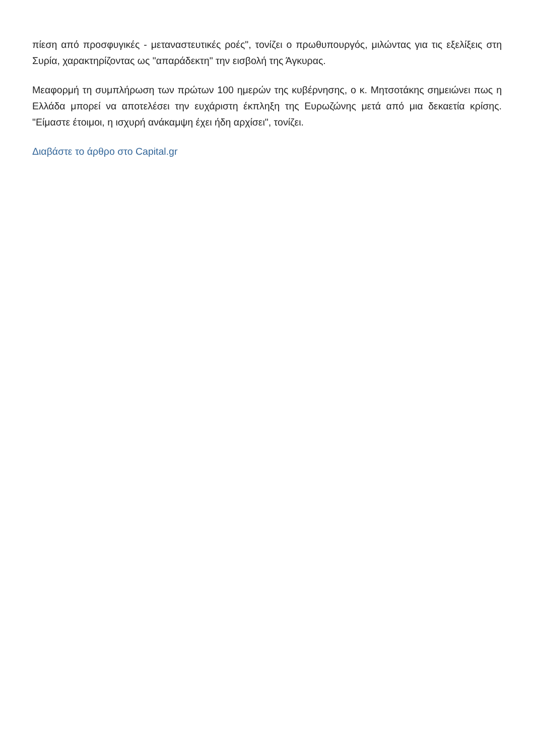πίεση από προσφυγικές - μεταναστευτικές ροές", τονίζει ο πρωθυπουργός, μιλώντας για τις εξελίξεις στη Συρία, χαρακτηρίζοντας ως "απαράδεκτη" την εισβολή της Άγκυρας.
Μεαφορμή τη συμπλήρωση των πρώτων 100 ημερών της κυβέρνησης, ο κ. Μητσοτάκης σημειώνει πως η Ελλάδα μπορεί να αποτελέσει την ευχάριστη έκπληξη της Ευρωζώνης μετά από μια δεκαετία κρίσης. "Είμαστε έτοιμοι, η ισχυρή ανάκαμψη έχει ήδη αρχίσει", τονίζει.
Διαβάστε το άρθρο στο Capital.gr